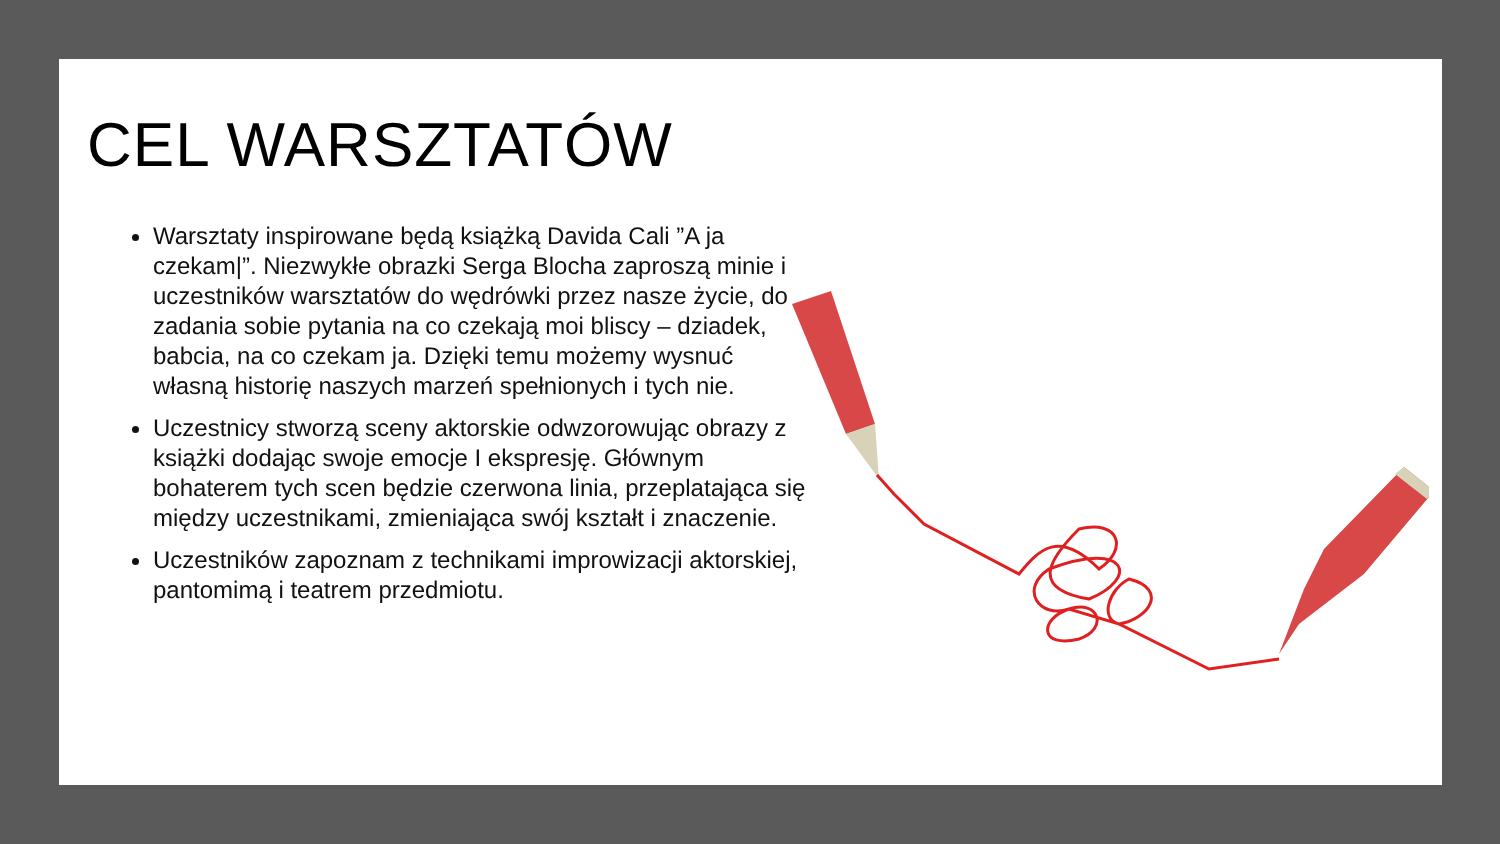CEL WARSZTATÓW
Warsztaty inspirowane będą książką Davida Cali ”A ja czekam|”. Niezwykłe obrazki Serga Blocha zaproszą minie i uczestników warsztatów do wędrówki przez nasze życie, do zadania sobie pytania na co czekają moi bliscy – dziadek, babcia, na co czekam ja. Dzięki temu możemy wysnuć własną historię naszych marzeń spełnionych i tych nie.
Uczestnicy stworzą sceny aktorskie odwzorowując obrazy z książki dodając swoje emocje I ekspresję. Głównym bohaterem tych scen będzie czerwona linia, przeplatająca się między uczestnikami, zmieniająca swój kształt i znaczenie.
Uczestników zapoznam z technikami improwizacji aktorskiej, pantomimą i teatrem przedmiotu.